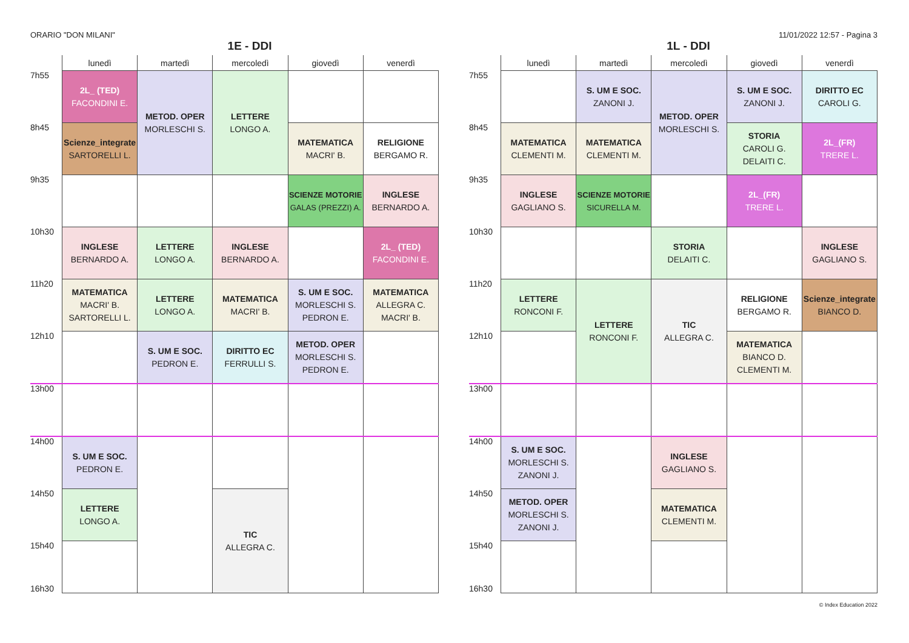ORARIO "DON MILANI" 11/01/2022 12:57 - Pagina 3
1E - DDI
| | lunedì | martedì | mercoledì | giovedì | venerdì |
| --- | --- | --- | --- | --- | --- |
| 7h55 | 2L_ (TED) FACONDINI E. | METOD. OPER MORLESCHI S. | LETTERE LONGO A. | | |
| 8h45 | Scienze_integrate SARTORELLI L. | | | MATEMATICA MACRI' B. | RELIGIONE BERGAMO R. |
| 9h35 | | | | SCIENZE MOTORIE GALAS (PREZZI) A. | INGLESE BERNARDO A. |
| 10h30 | INGLESE BERNARDO A. | LETTERE LONGO A. | INGLESE BERNARDO A. | | 2L_ (TED) FACONDINI E. |
| 11h20 | MATEMATICA MACRI' B. SARTORELLI L. | LETTERE LONGO A. | MATEMATICA MACRI' B. | S. UM E SOC. MORLESCHI S. PEDRON E. | MATEMATICA ALLEGRA C. MACRI' B. |
| 12h10 | | S. UM E SOC. PEDRON E. | DIRITTO EC FERRULLI S. | METOD. OPER MORLESCHI S. PEDRON E. | |
| 13h00 | | | | | |
| 14h00 | S. UM E SOC. PEDRON E. | | | | |
| 14h50 | LETTERE LONGO A. | | TIC ALLEGRA C. | | |
| 15h40 | | | | | |
16h30
1L - DDI
| | lunedì | martedì | mercoledì | giovedì | venerdì |
| --- | --- | --- | --- | --- | --- |
| 7h55 | | S. UM E SOC. ZANONI J. | METOD. OPER MORLESCHI S. | S. UM E SOC. ZANONI J. | DIRITTO EC CAROLI G. |
| 8h45 | MATEMATICA CLEMENTI M. | MATEMATICA CLEMENTI M. | | STORIA CAROLI G. DELAITI C. | 2L_(FR) TRERE L. |
| 9h35 | INGLESE GAGLIANO S. | SCIENZE MOTORIE SICURELLA M. | | 2L_(FR) TRERE L. | |
| 10h30 | | | STORIA DELAITI C. | | INGLESE GAGLIANO S. |
| 11h20 | LETTERE RONCONI F. | LETTERE RONCONI F. | TIC ALLEGRA C. | RELIGIONE BERGAMO R. | Scienze_integrate BIANCO D. |
| 12h10 | | | | MATEMATICA BIANCO D. CLEMENTI M. | |
| 13h00 | | | | | |
| 14h00 | S. UM E SOC. MORLESCHI S. ZANONI J. | | INGLESE GAGLIANO S. | | |
| 14h50 | METOD. OPER MORLESCHI S. ZANONI J. | | MATEMATICA CLEMENTI M. | | |
| 15h40 | | | | | |
16h30
© Index Education 2022